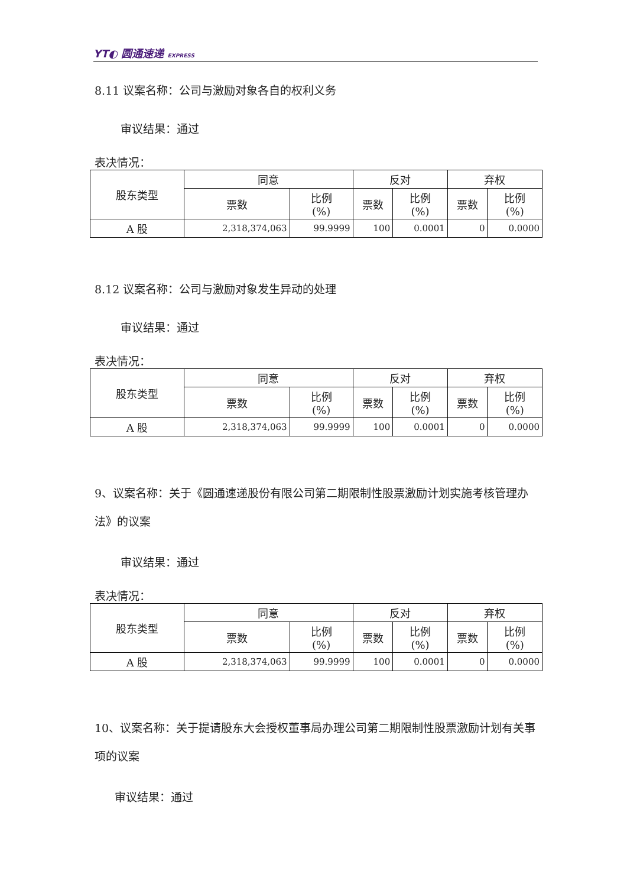YT◐ 圆通速递 EXPRESS
8.11 议案名称：公司与激励对象各自的权利义务
审议结果：通过
表决情况：
| 股东类型 | 同意 | | 反对 | | 弃权 | |
| --- | --- | --- | --- | --- | --- | --- |
| | 票数 | 比例 (%) | 票数 | 比例 (%) | 票数 | 比例 (%) |
| A 股 | 2,318,374,063 | 99.9999 | 100 | 0.0001 | 0 | 0.0000 |
8.12 议案名称：公司与激励对象发生异动的处理
审议结果：通过
表决情况：
| 股东类型 | 同意 | | 反对 | | 弃权 | |
| --- | --- | --- | --- | --- | --- | --- |
| | 票数 | 比例 (%) | 票数 | 比例 (%) | 票数 | 比例 (%) |
| A 股 | 2,318,374,063 | 99.9999 | 100 | 0.0001 | 0 | 0.0000 |
9、议案名称：关于《圆通速递股份有限公司第二期限制性股票激励计划实施考核管理办法》的议案
审议结果：通过
表决情况：
| 股东类型 | 同意 | | 反对 | | 弃权 | |
| --- | --- | --- | --- | --- | --- | --- |
| | 票数 | 比例 (%) | 票数 | 比例 (%) | 票数 | 比例 (%) |
| A 股 | 2,318,374,063 | 99.9999 | 100 | 0.0001 | 0 | 0.0000 |
10、议案名称：关于提请股东大会授权董事局办理公司第二期限制性股票激励计划有关事项的议案
审议结果：通过